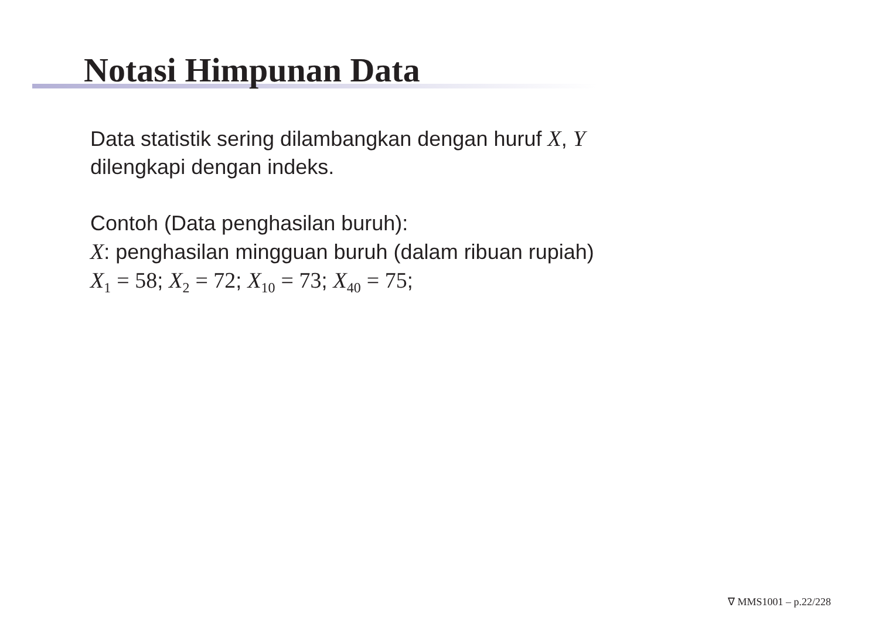Notasi Himpunan Data
Data statistik sering dilambangkan dengan huruf X, Y
dilengkapi dengan indeks.
Contoh (Data penghasilan buruh):
X: penghasilan mingguan buruh (dalam ribuan rupiah)
X<sub>1</sub> = 58; X<sub>2</sub> = 72; X<sub>10</sub> = 73; X<sub>40</sub> = 75;
∇ MMS1001 – p.22/228